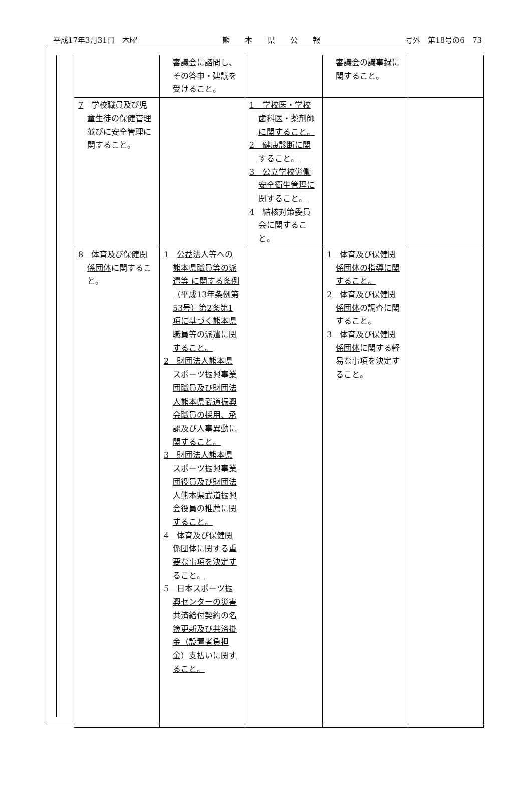平成17年3月31日　木曜 熊　　本　　県　　公　　報 号外　第18号の6　73
| | 審議会に諮問し、その答申・建議を受けること。 | | 審議会の議事録に関すること。 | |
| 7 学校職員及び児童生徒の保健管理並びに安全管理に関すること。 | | 1 学校医・学校歯科医・薬剤師に関すること。 2 健康診断に関すること。 3 公立学校労働安全衛生管理に関すること。 4 結核対策委員会に関すること。 | | |
| 8 体育及び保健関係団体 に関すること。 | 1 公益法人等への熊本県職員等の派遣等 に関する条例（平成13年条例第53号）第2条第1項に基づく熊本県職員等の派遣に関すること。 2 財団法人熊本県スポーツ振興事業団職員及び財団法人熊本県武道振興会職員の採用、承認及び人事異動に関すること。 3 財団法人熊本県スポーツ振興事業団役員及び財団法人熊本県武道振興会役員の推薦に関すること。 4 体育及び保健関係団体に関する重要な事項を決定すること。 5 日本スポーツ振興センターの災害共済給付契約の名簿更新及び共済掛金（設置者負担金）支払いに関すること。 | | 1 体育及び保健関係団体の指導に関すること。 2 体育及び保健関係団体 の調査に関すること。 3 体育及び保健関係団体 に関する軽易な事項を決定すること。 | |